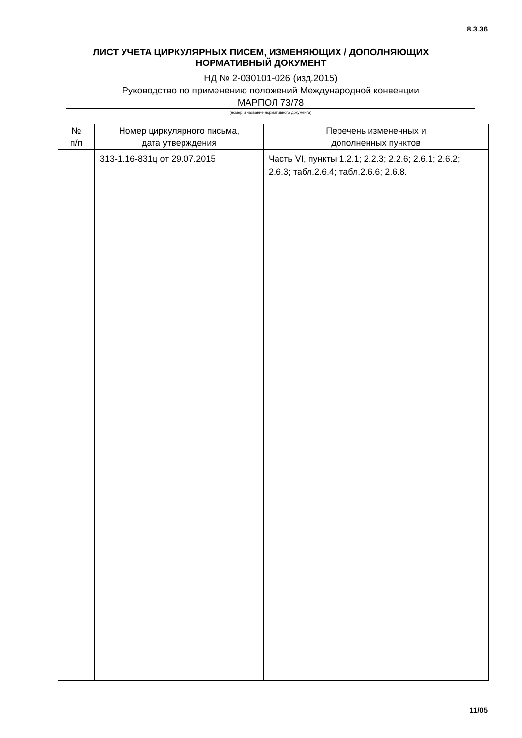8.3.36
ЛИСТ УЧЕТА ЦИРКУЛЯРНЫХ ПИСЕМ, ИЗМЕНЯЮЩИХ / ДОПОЛНЯЮЩИХ
НОРМАТИВНЫЙ ДОКУМЕНТ
НД № 2-030101-026 (изд.2015)
Руководство по применению положений Международной конвенции
МАРПОЛ 73/78
(номер и название нормативного документа)
| № п/п | Номер циркулярного письма, дата утверждения | Перечень измененных и дополненных пунктов |
| --- | --- | --- |
| | 313-1.16-831ц от 29.07.2015 | Часть VI, пункты 1.2.1; 2.2.3; 2.2.6; 2.6.1; 2.6.2; 2.6.3; табл.2.6.4; табл.2.6.6; 2.6.8. |
11/05